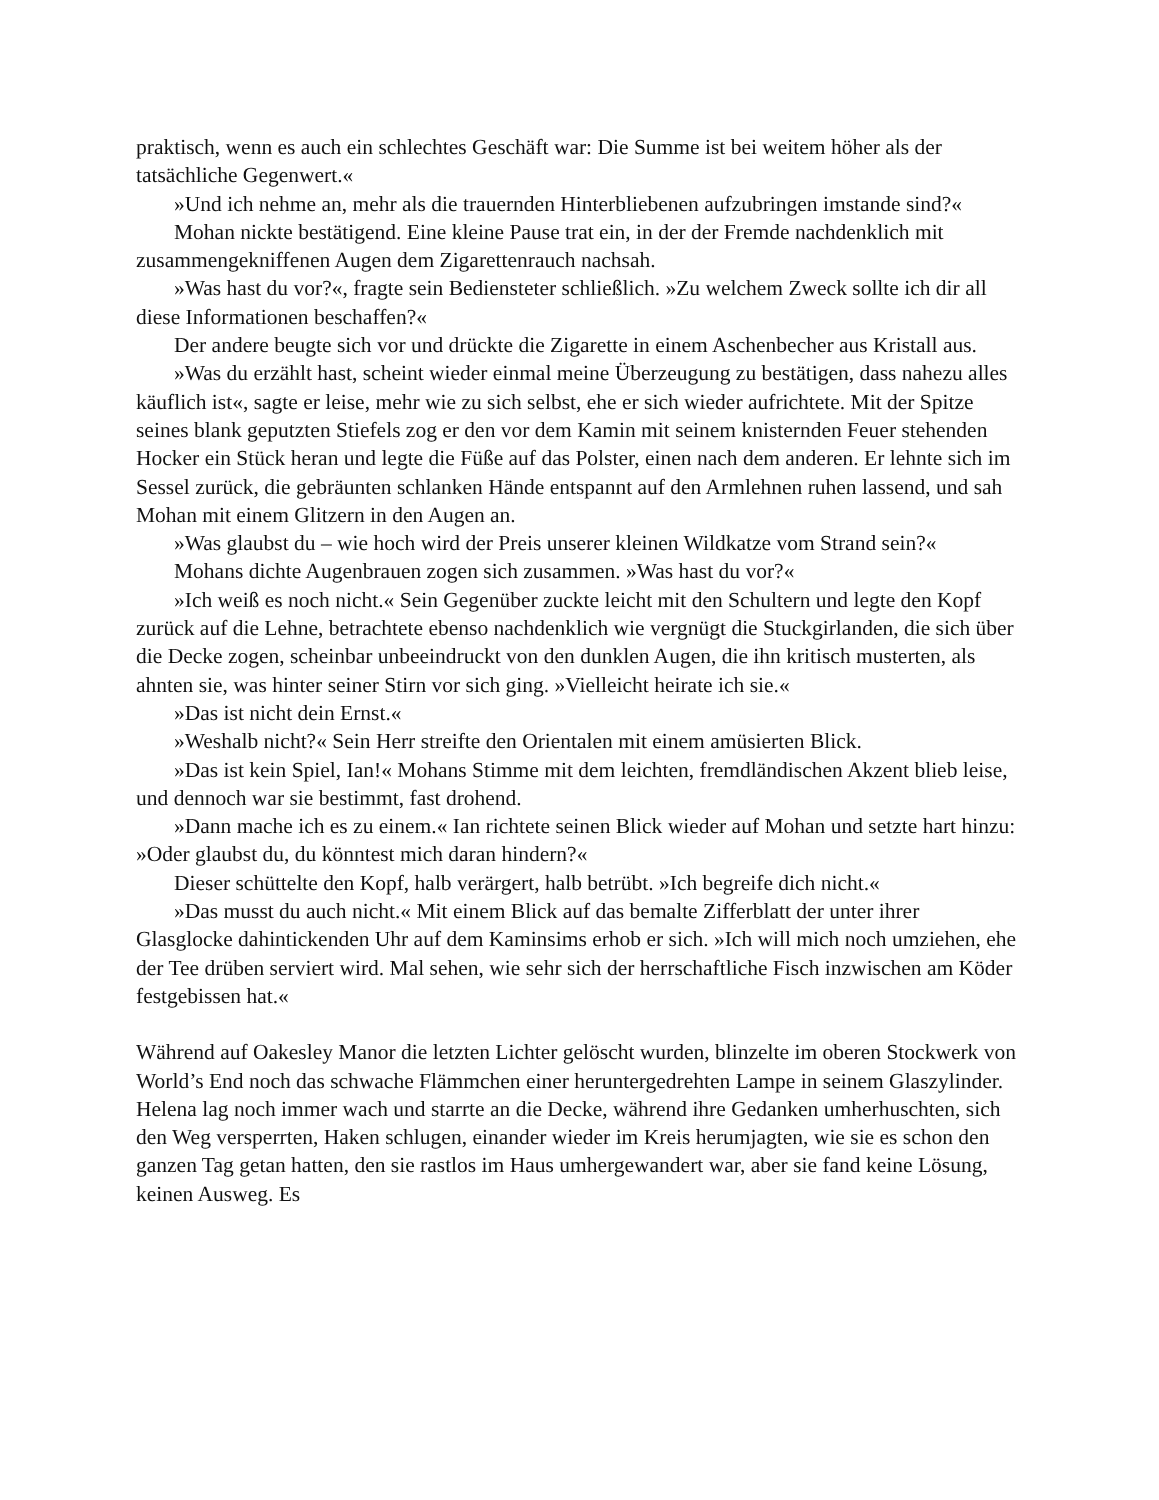praktisch, wenn es auch ein schlechtes Geschäft war: Die Summe ist bei weitem höher als der tatsächliche Gegenwert.«
»Und ich nehme an, mehr als die trauernden Hinterbliebenen aufzubringen imstande sind?«
Mohan nickte bestätigend. Eine kleine Pause trat ein, in der der Fremde nachdenklich mit zusammengekniffenen Augen dem Zigarettenrauch nachsah.
»Was hast du vor?«, fragte sein Bediensteter schließlich. »Zu welchem Zweck sollte ich dir all diese Informationen beschaffen?«
Der andere beugte sich vor und drückte die Zigarette in einem Aschenbecher aus Kristall aus.
»Was du erzählt hast, scheint wieder einmal meine Überzeugung zu bestätigen, dass nahezu alles käuflich ist«, sagte er leise, mehr wie zu sich selbst, ehe er sich wieder aufrichtete. Mit der Spitze seines blank geputzten Stiefels zog er den vor dem Kamin mit seinem knisternden Feuer stehenden Hocker ein Stück heran und legte die Füße auf das Polster, einen nach dem anderen. Er lehnte sich im Sessel zurück, die gebräunten schlanken Hände entspannt auf den Armlehnen ruhen lassend, und sah Mohan mit einem Glitzern in den Augen an.
»Was glaubst du – wie hoch wird der Preis unserer kleinen Wildkatze vom Strand sein?«
Mohans dichte Augenbrauen zogen sich zusammen. »Was hast du vor?«
»Ich weiß es noch nicht.« Sein Gegenüber zuckte leicht mit den Schultern und legte den Kopf zurück auf die Lehne, betrachtete ebenso nachdenklich wie vergnügt die Stuckgirlanden, die sich über die Decke zogen, scheinbar unbeeindruckt von den dunklen Augen, die ihn kritisch musterten, als ahnten sie, was hinter seiner Stirn vor sich ging. »Vielleicht heirate ich sie.«
»Das ist nicht dein Ernst.«
»Weshalb nicht?« Sein Herr streifte den Orientalen mit einem amüsierten Blick.
»Das ist kein Spiel, Ian!« Mohans Stimme mit dem leichten, fremdländischen Akzent blieb leise, und dennoch war sie bestimmt, fast drohend.
»Dann mache ich es zu einem.« Ian richtete seinen Blick wieder auf Mohan und setzte hart hinzu: »Oder glaubst du, du könntest mich daran hindern?«
Dieser schüttelte den Kopf, halb verärgert, halb betrübt. »Ich begreife dich nicht.«
»Das musst du auch nicht.« Mit einem Blick auf das bemalte Zifferblatt der unter ihrer Glasglocke dahintickenden Uhr auf dem Kaminsims erhob er sich. »Ich will mich noch umziehen, ehe der Tee drüben serviert wird. Mal sehen, wie sehr sich der herrschaftliche Fisch inzwischen am Köder festgebissen hat.«
Während auf Oakesley Manor die letzten Lichter gelöscht wurden, blinzelte im oberen Stockwerk von World’s End noch das schwache Flämmchen einer heruntergedrehten Lampe in seinem Glaszylinder. Helena lag noch immer wach und starrte an die Decke, während ihre Gedanken umherhuschten, sich den Weg versperrten, Haken schlugen, einander wieder im Kreis herumjagten, wie sie es schon den ganzen Tag getan hatten, den sie rastlos im Haus umhergewandert war, aber sie fand keine Lösung, keinen Ausweg. Es